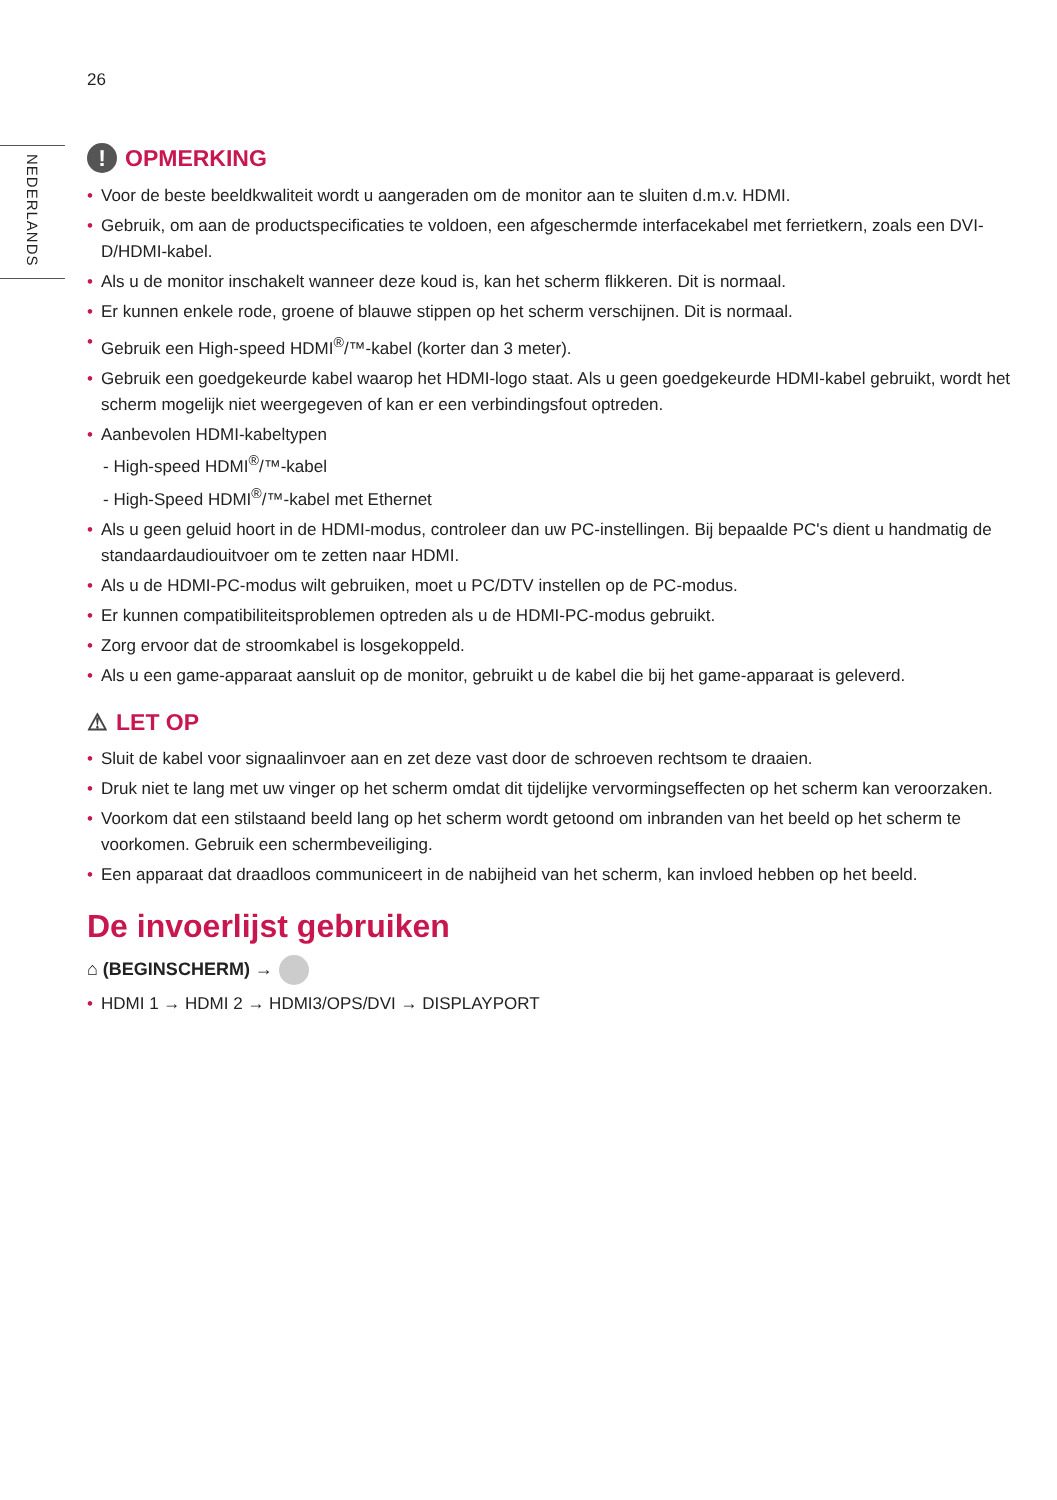26
NEDERLANDS
! OPMERKING
• Voor de beste beeldkwaliteit wordt u aangeraden om de monitor aan te sluiten d.m.v. HDMI.
• Gebruik, om aan de productspecificaties te voldoen, een afgeschermde interfacekabel met ferrietkern, zoals een DVI-D/HDMI-kabel.
• Als u de monitor inschakelt wanneer deze koud is, kan het scherm flikkeren. Dit is normaal.
• Er kunnen enkele rode, groene of blauwe stippen op het scherm verschijnen. Dit is normaal.
• Gebruik een High-speed HDMI<sup>®</sup>/™-kabel (korter dan 3 meter).
• Gebruik een goedgekeurde kabel waarop het HDMI-logo staat. Als u geen goedgekeurde HDMI-kabel gebruikt, wordt het scherm mogelijk niet weergegeven of kan er een verbindingsfout optreden.
• Aanbevolen HDMI-kabeltypen
- High-speed HDMI<sup>®</sup>/™-kabel
- High-Speed HDMI<sup>®</sup>/™-kabel met Ethernet
• Als u geen geluid hoort in de HDMI-modus, controleer dan uw PC-instellingen. Bij bepaalde PC's dient u handmatig de standaardaudiouitvoer om te zetten naar HDMI.
• Als u de HDMI-PC-modus wilt gebruiken, moet u PC/DTV instellen op de PC-modus.
• Er kunnen compatibiliteitsproblemen optreden als u de HDMI-PC-modus gebruikt.
• Zorg ervoor dat de stroomkabel is losgekoppeld.
• Als u een game-apparaat aansluit op de monitor, gebruikt u de kabel die bij het game-apparaat is geleverd.
⚠ LET OP
• Sluit de kabel voor signaalinvoer aan en zet deze vast door de schroeven rechtsom te draaien.
• Druk niet te lang met uw vinger op het scherm omdat dit tijdelijke vervormingseffecten op het scherm kan veroorzaken.
• Voorkom dat een stilstaand beeld lang op het scherm wordt getoond om inbranden van het beeld op het scherm te voorkomen. Gebruik een schermbeveiliging.
• Een apparaat dat draadloos communiceert in de nabijheid van het scherm, kan invloed hebben op het beeld.
De invoerlijst gebruiken
⌂ (BEGINSCHERM) →
• HDMI 1 → HDMI 2 → HDMI3/OPS/DVI → DISPLAYPORT